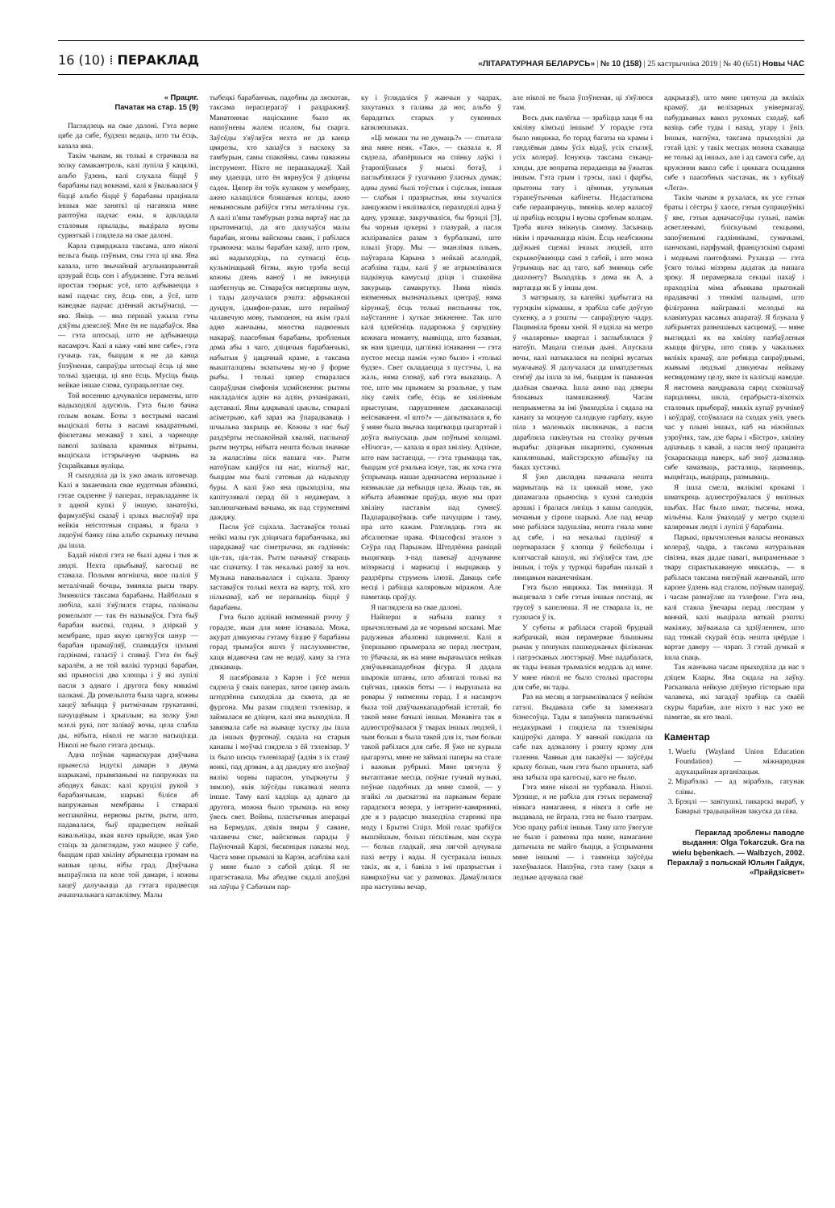16 (10) ⁞ ПЕРАКЛАД
«ЛІТАРАТУРНАЯ БЕЛАРУСЬ» | № 10 (158) | 25 кастрычніка 2019 | № 40 (651) Новы ЧАС
« Працяг.
Пачатак на стар. 15 (9)
Паглядзець на свае далоні. Гэта верне цябе да сябе, будзеш ведаць, што ты ёсць, казала яна.
Такім чынам, як толькі я страчвала на золку самакантроль, калі лупіла ў кацялкі, альбо ўдзень, калі слухала біццё ў барабаны пад вокнамі, калі я ўвальвалася ў біццё альбо біццё ў барабаны працінала іншыя мае заняткі ці наганяла мяне раптоўна падчас ежы, я адкладала сталовыя прылады, выцірала вусны сурвэткай і глядзела на свае далоні.
Карла сцвярджала таксама, што ніколі нельга быць пэўным, сны гэта ці ява. Яна казала, што звычайнай агульнапрынятай цэзурай ёсць сон і абуджэнне. Гэта вельмі простая тэорыя: усё, што адбываецца з намі падчас сну, ёсць сон, а ўсё, што наведвае падчас дзённай актыўнасці, — ява. Явіць — яна першай ужыла гэты дзіўны дзеяслоў. Мне ён не падабаўся. Ява — гэта штосьці, што не адбываецца насамрэч. Калі я кажу «явi мне сябе», гэта гучыць так, быццам я не да канца ўпэўненая, сапраўды штосьці ёсць ці мне толькі здаецца, ці яно ёсць. Мусіць быць нейкае іншае слова, супрацьлеглае сну.
Той восенню адчуваліся перамены, што надыходзілі адусюль. Гэта было бачна голым вокам. Боты з вострымі насамі выціскалі боты з насамі квадратнымі, фіялетавы межаваў з хакі, а чарноцце паволі залівала крамныя вітрыны, выціскала істэрычную чырвань на ўскрайкавыя вуліцы.
Я сыходзіла да іх ужо амаль штовечар. Калі я заканчвала свае нудотныя абавязкі, гэтае сядзенне ў паперах, перакладанне іх з адной купкі ў іншую, занатоўкі, фармулёўкі сказаў і цэлых выслоўяў пра нейкія неістотныя справы, я брала з лядоўні банку піва альбо скрыньку печыва ды ішла.
Бадай ніколі гэта не былі адны і тыя ж людзі. Нехта прыбываў, кагосьці не ставала. Полымя вогнішча, якое палілі ў металічнай бочцы, змяняла рысы твару. Змяняліся таксама барабаны. Найбольш я любіла, калі з'яўлялся стары, паліналы ромельпот — так ён называўся. Гэта быў барабан высокі, годны, з дзіркай у мембране, праз якую цягнуўся шнур — барабан прамаўляў, спавядаўся цэлымі гадзінамі, галасіў і спяваў. Гэта ён быў каралём, а не той вялікі турэцкі барабан, які прыносілі два хлопцы і ў які лупілі пасля з аднаго і другога боку мяккімі палкамі. Да ромельпота была чарга, кожны хацеў забыцца ў рытмічным грукатанні, пачуццёвым і хрыплым; на золку ўжо млелі рукі, пот заліваў вочы, цела слабла ды, нібыта, ніколі не магло насыціцца. Ніколі не было гэтага досыць.
Адна поўная чарнаскурая дзяўчына прынесла індускі дамарн з двума шарыкамі, прывязанымі на папружках па абодвух баках: калі круцілі рукой з барабанчыкам, шарыкі біліся аб напружаныя мембраны і стваралі неспакойны, нервовы рытм, рытм, што, падавалася, быў прадвесцем нейкай навальніцы, якая яшчэ прыйдзе, якая ўжо стаіць за даляглядам, ужо мацнее ў сабе, быццам праз хвіліну абрынецца громам на нашыя целы, нібы град. Дзяўчына выпраўляла па коле той дамарн, і кожны хацеў далучыцца да гэтага прадвесця ачышчальнага катаклізму. Малы
тыбецкі барабанчык, падобны да ляскотак, таксама перасцерагаў і раздражняў. Манатоннае націсканне было як напоўнены жалем псалом, бы скарга. Заўсёды з'яўляўся нехта не да канца цвярозы, хто хапаўся з наскоку за тамбурын, самы спакойны, самы паважны інструмент. Ніхто не перашкаджаў. Хай яму здаецца, што ён вярнуўся ў дзіцячы садок. Цяпер ён тоўк кулаком у мембрану, ажно калаціліся бляшаныя колцы, ажно невыносным рабіўся гэты металічны гук. А калі п'яны тамбурын рэзка вяртаў нас да прытомнасці, да яго далучаўся малы барабан, ягоны вайсковы сваяк, і рабілася трывожна: малы барабан казаў, што гром, які надыходзіць, па сутнасці ёсць кульмінацыяй бітвы, якую трэба весці кожны дзень наноў і не імкнуцца пазбегнуць яе. Ствараўся нясцерпны шум, і тады далучалася рэшта: афрыканскі дундун, ідыяфон-разак, што пераймаў чалавечую мову, тымпанон, на якім гралі адно жанчыны, мноства падвоеных накараў, паасобныя барабаны, зробленыя дома абы з чаго, дзіцячыя барабанчыкі, набытыя ў цацачнай краме, а таксама выкшталцоны экзатычны му-ю ў форме рыбы. І толькі цяпер стваралася сапраўдная сімфонія здзяйснення: рытмы накладаліся адзін на адзін, рэзаніравалі, адставалі. Яны адкрывалі цыклы, стваралі асіметрыю, каб зараз жа ўпарадкаваць і шчыльна закрыць яе. Кожны з нас быў раздзёрты неспакойнай хваляй, паглынаў рытм знутры, нібыта нешта больш значнае за жаласлівы піск нашага «я». Рытм натоўпам кацiўся па нас, ніштыў нас, быццам мы былі гатовыя да надыходу буры. А калі ўжо яна прыходзіла, мы капітулявалі перад ёй з недаверам, з заплюшчанымі вачыма, як пад струменямі дажджу.
Пасля ўсё сціхала. Заставаўся толькі нейкі малы гук дзіцячага барабанчыка, які парадкаваў час сіметрычна, як гадзіннік: цік-так, цік-так. Рытм пачынаў ствараць час спачатку. І так некалькі разоў за ноч. Музыка навальвалася і сціхала. Зранку заставаўся толькі нехта на варту, той, хто пільнаваў, каб не перапыніць біццё ў барабаны.
Гэта было адзінай нязменнай рэччу ў горадзе, якая для мяне існавала. Можа, акурат дзякуючы гэтаму біццю ў барабаны горад трымаўся яшчэ ў паслухмянстве, хаця відавочна сам не ведаў, каму за гэта дзякаваць.
Я пасябравала з Карэн і ўсё менш сядзела ў сваіх паперах, затое цяпер амаль штодзённа сыходзіла да сквота, да яе фургона. Мы разам глядзелі тэлевізар, я займалася яе дзіцем, калі яна выходзіла. Я завязвала сабе на жываце хустку ды ішла да іншых фургонаў, сядала на старыя канапы і моўчкі глядзела з ёй тэлевізар. У іх было шэсць тэлевізараў (адзін з іх стаяў вонкі, пад дрэвам, а ад дажджу яго ахоўваў вялікі чорны парасон, утыркнуты ў зямлю), якія заўсёды паказвалі нешта іншае. Таму калі хадзіць ад аднаго да другога, можна было трымаць на воку ўвесь свет. Войны, пластычныя аперацыі на Бермудах, дзікія звяры ў саване, чалавечы сэкс, вайсковыя парады ў Паўночнай Карэі, бясконцыя паказы мод. Часта мяне прымалі за Карэн, асабліва калі ў мяне было з сабой дзіця. Я не пратэставала. Мы абедзве сядалі апоўдні на лаўцы ў Сабачым пар-
ку і ўглядаліся ў жанчын у чадрах, захутаных з галавы да ног, альбо ў барадатых старых у суконных капялюшыках.
«Ці можаш ты не думаць?» — спытала яна мяне неяк. «Так», — сказала я. Я сядзела, абапёршыся на спінку лаўкі і ўтаропіўшыся ў мыскі ботаў, і паглыблялася ў гушчыню ўласных думак; адны думкі былі тоўстыя і сціслыя, іншыя — слабыя і празрыстыя, яны злучаліся ланцужком і нялізваліся, пераходзілі адна ў адну, урэшце, закручваліся, бы брэцлі [3], бы чорныя цукеркі з глазурай, а пасля жэліраваліся разам з бурбалкамі, што плылі ўгару. Мы — зманлівая плынь, паўтарала Карына з нейкай асалодай, асабліва тады, калі ў яе атрымлівалася падкінуць камусьці дзіця і спакойна закурыць самакрутку. Няма ніякіх нязменных вызначальных цэнтраў, няма кірункаў, ёсць толькі няспынны ток, паўстаннне і хуткае знікненне. Так што калі здзейсніць падарожжа ў сярэдзіну кожнага моманту, выявіцца, што базавыя, як нам здаецца, цаглінкі існавання — гэта пустое месца паміж «ужо было» і «толькі будзе». Свет складаецца з пустэчы, і, на жаль, няма словаў, каб гэта выказаць. А тое, што мы прымаем за рэальнае, у тым ліку саміх сябе, ёсць яе хвілінным прыступам, парушэннем дасканаласці неіснавання. «І што?» — дапытвалася я, бо ў мяне была звычка зацягвацца цыгарэтай і доўга выпускаць дым поўнымі колцамі. «Нічога», — казала я праз хвіліну. Адзінае, што нам застаецца, — гэта трымацца так, быццам усё рэальна існуе, так, як хоча гэта ўспрымаць нашае адначасова нерэальнае і нязвыклае да небыцця цела. Жыць так, як нібыта абавязвае праўда, якую мы праз хвіліну паставім пад сумнеў. Падпарадкоўваць сябе пачуццям і таму, пра што кажам. Разглядаць гэта як абсалютнае права. Філасофскі эталон з Сеўра пад Парыжам. Штодзённа раніцай выцягваць з-пад павекаў адчуванне мізэрнасці і марнасці і нырцаваць у раздзёрты струмень ілюзіі. Даваць сябе несці і рабіцца каляровым міражом. Але памятаць праўду.
Я паглядзела на свае далоні.
Найперш я набыла шапку з прычэпленымі да яе чорнымі коскамі. Мае радужныя абалонкі пацямнелі. Калі я ўпершыню прымерала яе перад люстрам, то ўбачыла, як на мяне вырачылася нейкая дзяўчынкападобная фігура. Я дадала шырокія штаны, што аблягалі толькі на сцёгнах, цяжкія боты — і вырушыла на ровары ў нязменны горад. І я насамрэч была той дзяўчынкападобнай істотай, бо такой мяне бачылі іншыя. Менавіта так я адлюстроўвалася ў тварах іншых людзей, і чым больш я была такой для іх, тым больш такой рабілася для сябе. Я ўжо не курыла цыгарэты, мяне не займалі паперы на сталe і важныя рубрыкі. Мяне цягнула ў вытаптанае месца, поўнае гучнай музыкі, поўнае падобных да мяне самой, — у згайкі ля дыскатэкі на паркавым беразе гарадскога возера, у інтэрнэт-кавярнянкі, дзе я з радасцю знаходзіла старонкі пра моду і Брытні Спірз. Мой голас зрабіўся вышэйшым, больш пісклівым, мая скура — больш гладкай, яна лягчэй адчувала пахі ветру і вады. Я сустракала іншых такіх, як я, і бавіла з імі празрыстыя і павярхоўны час у размовах. Дамаўлялася пра наступны вечар,
але ніколі не была ўпэўненая, ці з'яўлюся там.
Вось дык палёгка — зрабіцца хаця б на хвіліну кімсьці іншым! У горадзе гэта было няцяжка, бо горад багаты на крамы і гандлёвыя дамы ўсіх відаў, усіх стыляў, усіх колераў. Існуюць таксама сэканд-хэнды, дзе вопратка перадаецца ва ўжытак іншым. Гэта грым і трэсы, лакі і фарбы, прытоны тату і цёмныя, утульныя тэрапеўтычныя кабінеты. Недастаткова сябе пераапрануць, змяніць колер валасоў ці прабіць ноздры і вусны срэбным колцам. Трэба яшчэ знікнуць самому. Засынаць нікім і прачынацца нікім. Ёсць неабсяжны даўжыні сцежкі іншых людзей, што скрыжоўваюцца самі з сабой, і што можа ўтрымаць нас ад таго, каб змяняць сябе дашчэнту? Выходзіць з дома як А, а вяртацца як Б у іншы дом.
З матэрыялу, за капейкі здабытага на турэцкім кірмашы, я зрабіла сабе доўгую сукенку, а з рэшты — сапраўдную чадру. Пацямніла бровы хной. Я ездзіла на метро ў «каляровы» квартал і заглыблялася ў натоўп. Мацала спелыя дыні. Апускала вочы, калі натыкалася на позіркі вусатых мужчынаў. Я далучалася да шматдзетных сем'яў ды ішла за імі, быццам іх паважная далёкая сваячка. Ішла ажно пад дзверы блокавых памяшканняў. Часам непрыкметна за імі ўваходзіла і сядала на канапу за моцную салодкую гарбату, якую піла з маленькіх шкляначак, а пасля дарабляла пакінутыя на століку ручныя вырабы: дзіцячыя шкарпэткі, суконныя капялюшыкі, майстэрскую абшыўку па баках хустачкі.
Я ўжо дакладна пачынала нешта мармытаць на іх цяжкай мове, ужо дапамагала прыносіць з кухні салодкія арэшкі і бралася ляпіць з кашы салодкія, мочаныя у сіропе шарыкі. Але пад вечар мне рабілася задушліва, нешта гнала мяне ад сябе, і на некалькі гадзінаў я пертваралася ў хлопца ў бейсболцы і клятчастай кашулі, які з'яўляўся там, дзе іншыя, і тоўк у турэцкі барабан палкай з лямцавым наканечнікам.
Гэта было няцяжка. Так змяніцца. Я выцягвала з сябе гэтыя іншыя постаці, як трусоў з капелюша. Я не стварала іх, не гулялася ў іх.
У суботы я рабілася старой бруднай жабрачкай, якая перамервае блышыны рынак у пошуках пашкоджаных філіжанак і патрэсканых люстэркаў. Мне падабалася, як тады іншыя трымаліся воддаль ад мяне. У мяне ніколі не было столькі прасторы для сябе, як тады.
Раз на месяц я затрымлівалася ў нейкім гатэлі. Выдавала сябе за замежнага бізнесоўца. Тады я запаўняла папяльнічкі недакуркамі і глядзела па тэлевізары кацiроўкі даляра. У ваннай пакідала па сабе пах адэкалону і рэшту крэму для галення. Чаявыя для пакаёўкі — заўсёды крыху больш, чым гэта было прынята, каб яна забыла пра кагосьці, каго не было.
Гэта мяне ніколі не турбавала. Ніколі. Урэшце, я не рабіла для гэтых пераменаў ніякага намагання, я нікога з сябе не выдавала, не йграла, гэта не было тэатрам. Усю працу рабілі іншыя. Таму што ўвогуле не было і размовы пра мяне, намаганне датычыла не майго быцця, а ўспрымання мяне іншымі — і таямніца заўсёды захоўвалася. Напэўна, гэта таму (хаця я ледзьве адчувала сваё
адкрыццё), што мяне цягнула да вялікіх крамаў, да велізарных універмагаў, пабудаваных вакол рухомых сходаў, каб вазіць сябе туды і назад, угару і ўніз. Іншыя, напэўна, таксама прыходзілі да гэтай ідэі: у такіх месцах можна схавацца не толькі ад іншых, але і ад самога сябе, ад кружэння вакол сябе і цяжкага складання сябе з паасобных частачак, як з кубікаў «Лега».
Такім чынам я рухалася, як усе гэтыя браты і сёстры ў хаосе, гэтыя супрацоўнікі ў яве, гэтыя адначасоўцы гульні, паміж асветленымі, бліскучымі секцыямі, запоўненымі гадзіннікамі, сумачкамі, панчохамі, парфумай, французскімі сырамі і моднымі пантофлямі. Рухацца — гэта ўсяго толькі мізэрны дадатак да нашага зроку. Я перамервала секцыі пахаў і праходзіла міма абыякава прыгожай прадавачкі з тонкімі пальцамі, што філігранна найгравалі мелодыі на клавіятурах касавых апаратаў. Я блукала ў лабірынтах развешаных касцюмаў, — мяне выглядалі як на хвіліну пазбаўленыя жыцця фігуры, што спяць у чакальнях вялікіх крамаў, але робяцца сапраўднымі, жывымі людзьмі дзякуючы нейкаму несвядомаму целу, якое іх калісьці наведае. Я нястомна вандравала сярод сховішчаў парцаляны, шкла, серабрыста-зіхоткіх сталовых прыбораў, мяккіх купаў ручнікоў і коўдраў, ссоўвалася па сходах уніз, увесь час у плыні іншых, каб на ніжэйшых узроўнях, там, дзе бары і «Бістро», хвіліну адпачыць з кавай, а пасля зноў працавіта ўскараскацца наверх, каб зноў дазваляць сябе замазваць, расталяць, зацямняць, выцвітаць, выціраць, размываць.
Я ішла смела, вялікімі крокамі і шматкроць адлюстроўвалася ў вялізных шыбах. Нас было шмат, тысячы, можа, мільёны. Каля ўваходаў у метро сядзелі каляровыя людзі і лупілі ў барабаны.
Парыкі, прычэпленыя валасы неонавых колераў, чадра, а таксама натуральная сівізна, якая дадае павагі, выпраменьвае з твару спрактыкаваную мяккасць, — я рабілася таксама няпэўнай жанчынай, што карпее ўдзень над сталом, поўным папераў, і часам размаўляе па тэлефоне. Гэта яна, калі стаяла ўвечары перад люстрам у ваннай, калі выцірала ваткай рэшткі макіяжу, заўважала са здзіўленнем, што пад тонкай скурай ёсць нешта цвёрдае і вартае даверу — чэрап. З гэтай думкай я ішла спаць.
Тая жанчына часам прыходзіла да нас з дзіцем Клары. Яна сядала на лаўку. Расказвала нейкую дзіўную гісторыю пра чалавека, які загадаў зрабіць са сваёй скуры барабан, але ніхто з нас ужо не памятае, як яго звалі.
Каментар
1. Wuefu (Wayland Union Education Foundation) — міжнародная адукацыйная арганізацыя.
2. Мірабэлкі — ад мірабэль, гатунак слівы.
3. Брэцлі — завітушкі, пякарскі выраб, у Баварыі традыцыйная закуска да піва.
Пераклад зроблены паводле выдання: Olga Tokarczuk. Gra na wielu bębenkach. — Walbzych, 2002.
Пераклаў з польскай Юльян Гайдук, «Прайдзісвет»